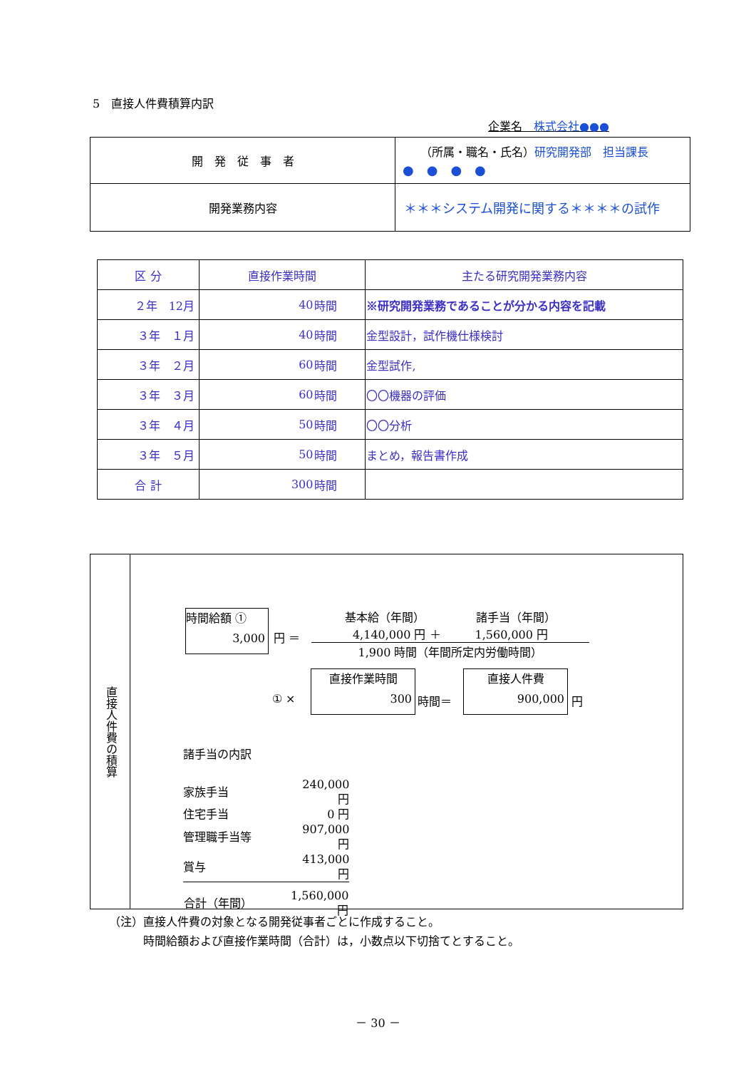5　直接人件費積算内訳
企業名　株式会社●●●
| 開 発 従 事 者 | （所属・職名・氏名） 研究開発部 担当課長 ● ● ● ● |
| 開発業務内容 | ＊＊＊システム開発に関する＊＊＊＊の試作 |
| 区 分 | 直接作業時間 | | 主たる研究開発業務内容 |
| ２年 12月 | 40 | 時間 | ※研究開発業務であることが分かる内容を記載 |
| ３年 １月 | 40 | 時間 | 金型設計，試作機仕様検討 |
| ３年 ２月 | 60 | 時間 | 金型試作, |
| ３年 ３月 | 60 | 時間 | 〇〇機器の評価 |
| ３年 ４月 | 50 | 時間 | 〇〇分析 |
| ３年 ５月 | 50 | 時間 | まとめ，報告書作成 |
| 合 計 | 300 | 時間 | |
直接人件費の積算
時間給額 ①
3,000
円 ＝
基本給（年間）　　　　　諸手当（年間）
4,140,000 円 ＋　　　1,560,000 円
1,900 時間（年間所定内労働時間）
① ×
直接作業時間
300
時間＝
直接人件費
900,000
円
諸手当の内訳
| 家族手当 | 240,000 円 |
| 住宅手当 | 0 円 |
| 管理職手当等 | 907,000 円 |
| 賞与 | 413,000 円 |
| 合計（年間） | 1,560,000 円 |
（注）直接人件費の対象となる開発従事者ごとに作成すること。
　　　時間給額および直接作業時間（合計）は，小数点以下切捨てとすること。
－ 30 －